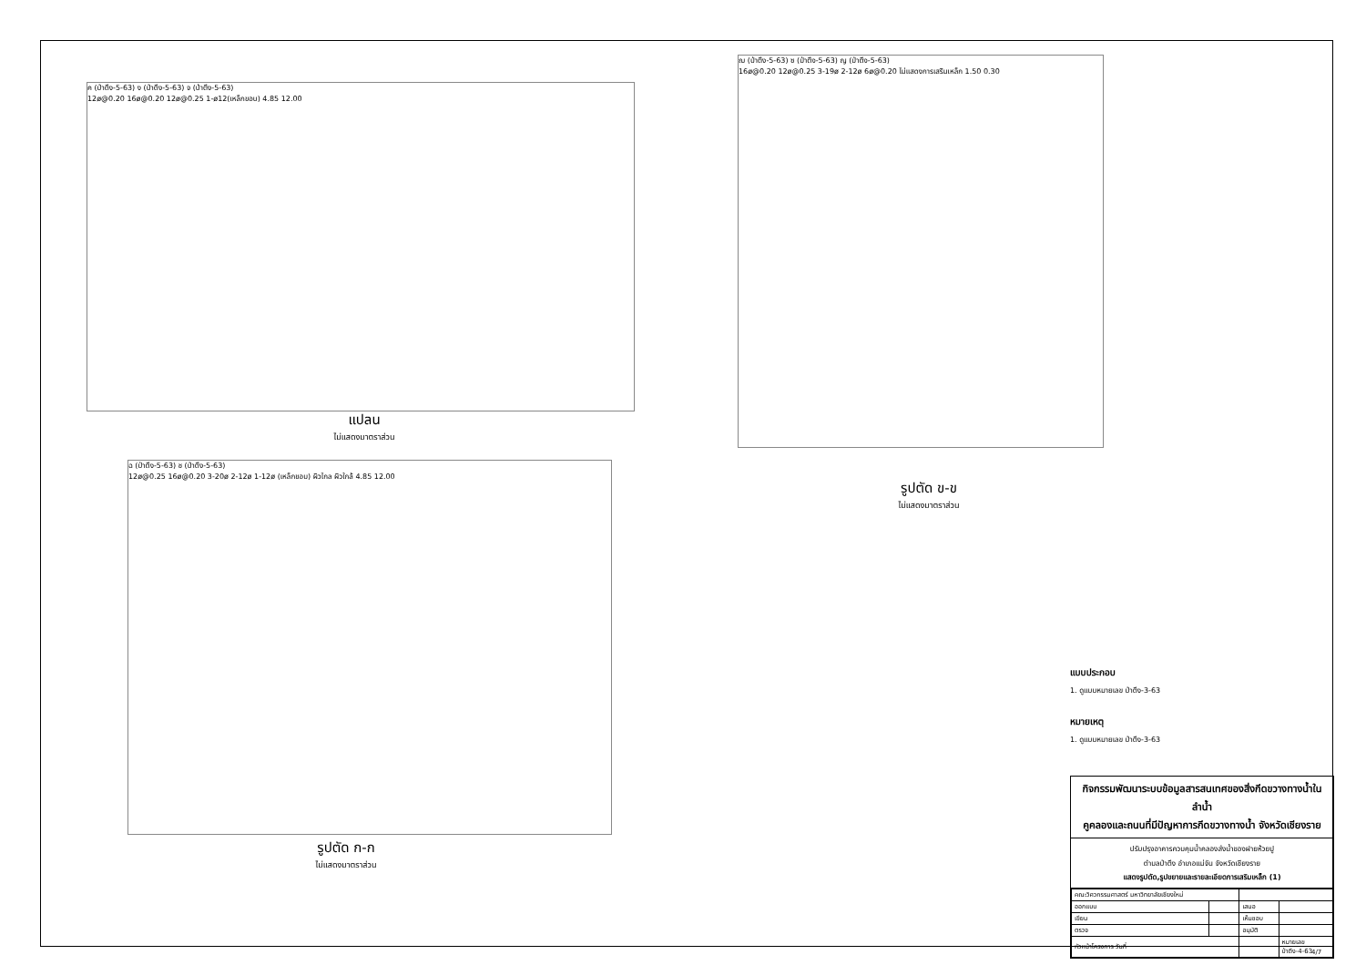ค (ป่าตึง-5-63) ง (ป่าตึง-5-63) จ (ป่าตึง-5-63)
12ø@0.20 16ø@0.20 12ø@0.25 1-ø12(เหล็กขอบ) 4.85 12.00
แปลน
ไม่แสดงมาตราส่วน
ฌ (ป่าตึง-5-63) ซ (ป่าตึง-5-63) ญ (ป่าตึง-5-63)
16ø@0.20 12ø@0.25 3-19ø 2-12ø 6ø@0.20 ไม่แสดงการเสริมเหล็ก 1.50 0.30
รูปตัด ข-ข
ไม่แสดงมาตราส่วน
ฉ (ป่าตึง-5-63) ช (ป่าตึง-5-63)
12ø@0.25 16ø@0.20 3-20ø 2-12ø 1-12ø (เหล็กขอบ) ผิวไกล ผิวใกล้ 4.85 12.00
รูปตัด ก-ก
ไม่แสดงมาตราส่วน
แบบประกอบ
1. ดูแบบหมายเลข ป่าตึง-3-63
หมายเหตุ
1. ดูแบบหมายเลข ป่าตึง-3-63
กิจกรรมพัฒนาระบบข้อมูลสารสนเทศของสิ่งกีดขวางทางน้ำในลำน้ำ
คูคลองและถนนที่มีปัญหาการกีดขวางทางน้ำ จังหวัดเชียงราย
ปรับปรุงอาคารควบคุมน้ำคลองส่งน้ำของฝายห้วยปู
ตำบลป่าตึง อำเภอแม่จัน จังหวัดเชียงราย
แสดงรูปตัด,รูปขยายและรายละเอียดการเสริมเหล็ก (1)
| คณะวิศวกรรมศาสตร์ มหาวิทยาลัยเชียงใหม่ | | | |
| ออกแบบ | | เสนอ | |
| เขียน | | เห็นชอบ | |
| ตรวจ | | อนุมัติ | |
| หัวหน้าโครงการ วันที่ | | | หมายเลข ป่าตึง-4-63 |
4/7